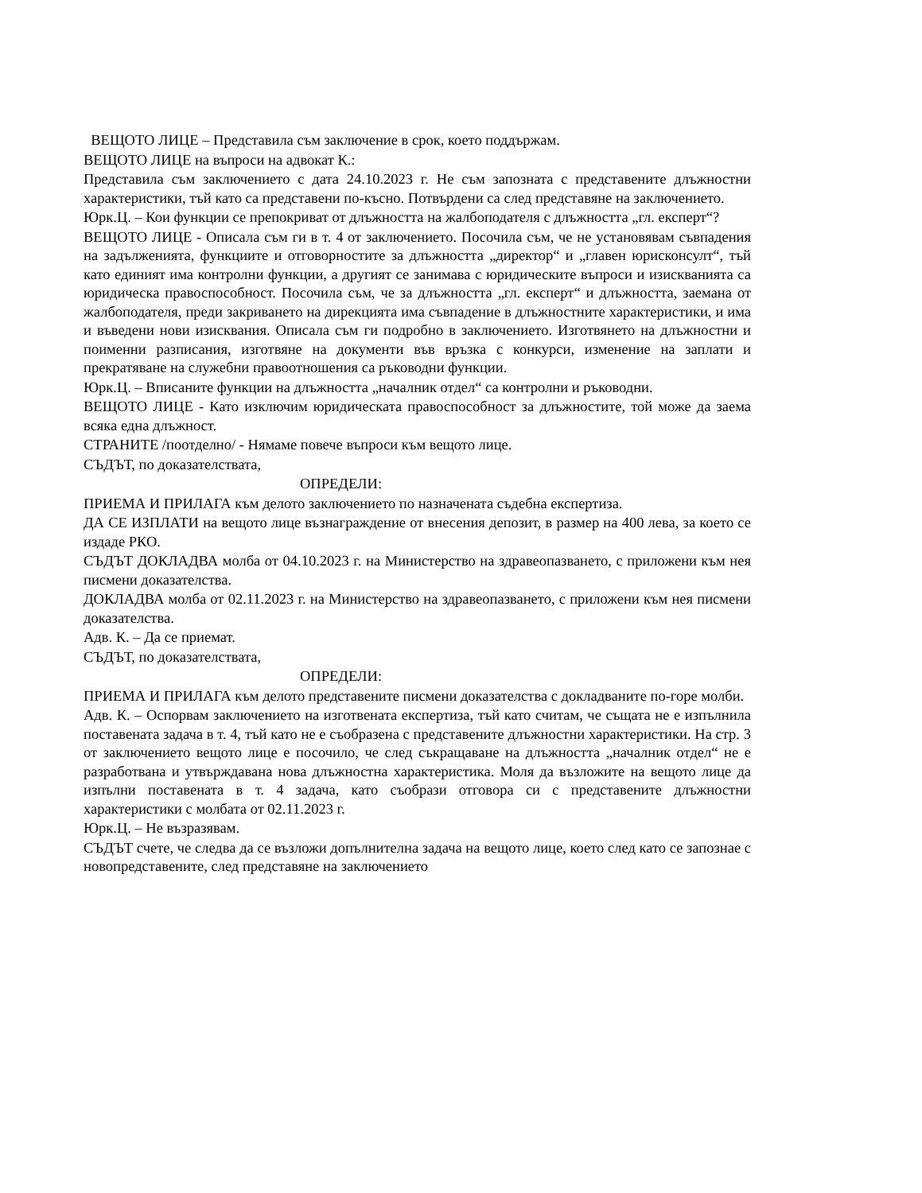ВЕЩОТО ЛИЦЕ – Представила съм заключение в срок, което поддържам.
ВЕЩОТО ЛИЦЕ на въпроси на адвокат К.:
Представила съм заключението с дата 24.10.2023 г. Не съм запозната с представените длъжностни характеристики, тъй като са представени по-късно. Потвърдени са след представяне на заключението.
Юрк.Ц. – Кои функции се препокриват от длъжността на жалбоподателя с длъжността „гл. експерт“?
ВЕЩОТО ЛИЦЕ - Описала съм ги в т. 4 от заключението. Посочила съм, че не установявам съвпадения на задълженията, функциите и отговорностите за длъжността „директор“ и „главен юрисконсулт“, тъй като единият има контролни функции, а другият се занимава с юридическите въпроси и изискванията са юридическа правоспособност. Посочила съм, че за длъжността „гл. експерт“ и длъжността, заемана от жалбоподателя, преди закриването на дирекцията има съвпадение в длъжностните характеристики, и има и въведени нови изисквания. Описала съм ги подробно в заключението. Изготвянето на длъжностни и поименни разписания, изготвяне на документи във връзка с конкурси, изменение на заплати и прекратяване на служебни правоотношения са ръководни функции.
Юрк.Ц. – Вписаните функции на длъжността „началник отдел“ са контролни и ръководни.
ВЕЩОТО ЛИЦЕ - Като изключим юридическата правоспособност за длъжностите, той може да заема всяка една длъжност.
СТРАНИТЕ /поотделно/ - Нямаме повече въпроси към вещото лице.
СЪДЪТ, по доказателствата,
ОПРЕДЕЛИ:
ПРИЕМА И ПРИЛАГА към делото заключението по назначената съдебна експертиза.
ДА СЕ ИЗПЛАТИ на вещото лице възнаграждение от внесения депозит, в размер на 400 лева, за което се издаде РКО.
СЪДЪТ ДОКЛАДВА молба от 04.10.2023 г. на Министерство на здравеопазването, с приложени към нея писмени доказателства.
ДОКЛАДВА молба от 02.11.2023 г. на Министерство на здравеопазването, с приложени към нея писмени доказателства.
Адв. К. – Да се приемат.
СЪДЪТ, по доказателствата,
ОПРЕДЕЛИ:
ПРИЕМА И ПРИЛАГА към делото представените писмени доказателства с докладваните по-горе молби.
Адв. К. – Оспорвам заключението на изготвената експертиза, тъй като считам, че същата не е изпълнила поставената задача в т. 4, тъй като не е съобразена с представените длъжностни характеристики. На стр. 3 от заключението вещото лице е посочило, че след съкращаване на длъжността „началник отдел“ не е разработвана и утвърждавана нова длъжностна характеристика. Моля да възложите на вещото лице да изпълни поставената в т. 4 задача, като съобрази отговора си с представените длъжностни характеристики с молбата от 02.11.2023 г.
Юрк.Ц. – Не възразявам.
СЪДЪТ счете, че следва да се възложи допълнителна задача на вещото лице, което след като се запознае с новопредставените, след представяне на заключението